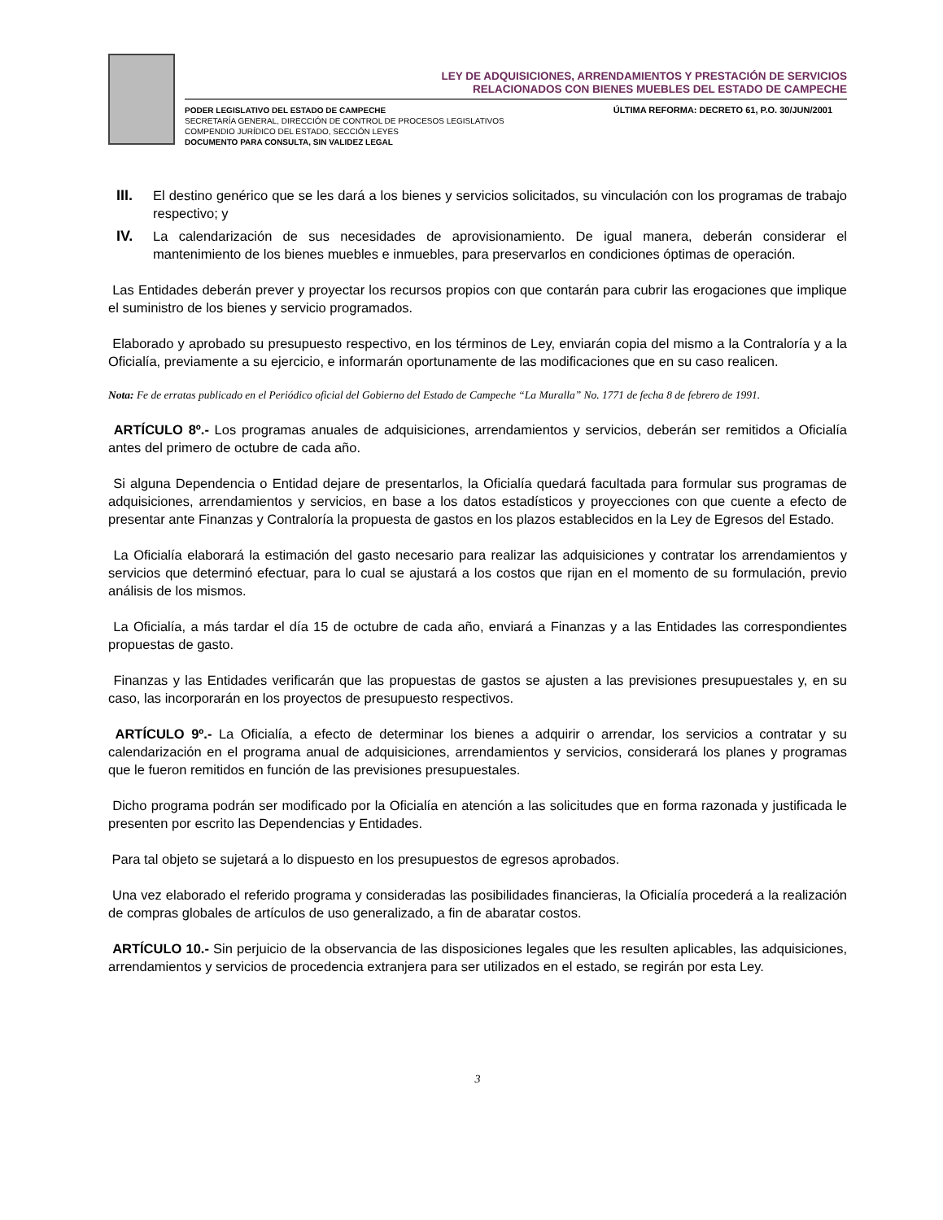LEY DE ADQUISICIONES, ARRENDAMIENTOS Y PRESTACIÓN DE SERVICIOS
RELACIONADOS CON BIENES MUEBLES DEL ESTADO DE CAMPECHE
PODER LEGISLATIVO DEL ESTADO DE CAMPECHE
SECRETARÍA GENERAL, DIRECCIÓN DE CONTROL DE PROCESOS LEGISLATIVOS
COMPENDIO JURÍDICO DEL ESTADO, SECCIÓN LEYES
DOCUMENTO PARA CONSULTA, SIN VALIDEZ LEGAL
ÚLTIMA REFORMA: DECRETO 61, P.O. 30/JUN/2001
III. El destino genérico que se les dará a los bienes y servicios solicitados, su vinculación con los programas de trabajo respectivo; y
IV. La calendarización de sus necesidades de aprovisionamiento. De igual manera, deberán considerar el mantenimiento de los bienes muebles e inmuebles, para preservarlos en condiciones óptimas de operación.
Las Entidades deberán prever y proyectar los recursos propios con que contarán para cubrir las erogaciones que implique el suministro de los bienes y servicio programados.
Elaborado y aprobado su presupuesto respectivo, en los términos de Ley, enviarán copia del mismo a la Contraloría y a la Oficialía, previamente a su ejercicio, e informarán oportunamente de las modificaciones que en su caso realicen.
Nota: Fe de erratas publicado en el Periódico oficial del Gobierno del Estado de Campeche “La Muralla” No. 1771 de fecha 8 de febrero de 1991.
ARTÍCULO 8º.- Los programas anuales de adquisiciones, arrendamientos y servicios, deberán ser remitidos a Oficialía antes del primero de octubre de cada año.
Si alguna Dependencia o Entidad dejare de presentarlos, la Oficialía quedará facultada para formular sus programas de adquisiciones, arrendamientos y servicios, en base a los datos estadísticos y proyecciones con que cuente a efecto de presentar ante Finanzas y Contraloría la propuesta de gastos en los plazos establecidos en la Ley de Egresos del Estado.
La Oficialía elaborará la estimación del gasto necesario para realizar las adquisiciones y contratar los arrendamientos y servicios que determinó efectuar, para lo cual se ajustará a los costos que rijan en el momento de su formulación, previo análisis de los mismos.
La Oficialía, a más tardar el día 15 de octubre de cada año, enviará a Finanzas y a las Entidades las correspondientes propuestas de gasto.
Finanzas y las Entidades verificarán que las propuestas de gastos se ajusten a las previsiones presupuestales y, en su caso, las incorporarán en los proyectos de presupuesto respectivos.
ARTÍCULO 9º.- La Oficialía, a efecto de determinar los bienes a adquirir o arrendar, los servicios a contratar y su calendarización en el programa anual de adquisiciones, arrendamientos y servicios, considerará los planes y programas que le fueron remitidos en función de las previsiones presupuestales.
Dicho programa podrán ser modificado por la Oficialía en atención a las solicitudes que en forma razonada y justificada le presenten por escrito las Dependencias y Entidades.
Para tal objeto se sujetará a lo dispuesto en los presupuestos de egresos aprobados.
Una vez elaborado el referido programa y consideradas las posibilidades financieras, la Oficialía procederá a la realización de compras globales de artículos de uso generalizado, a fin de abaratar costos.
ARTÍCULO 10.- Sin perjuicio de la observancia de las disposiciones legales que les resulten aplicables, las adquisiciones, arrendamientos y servicios de procedencia extranjera para ser utilizados en el estado, se regirán por esta Ley.
3